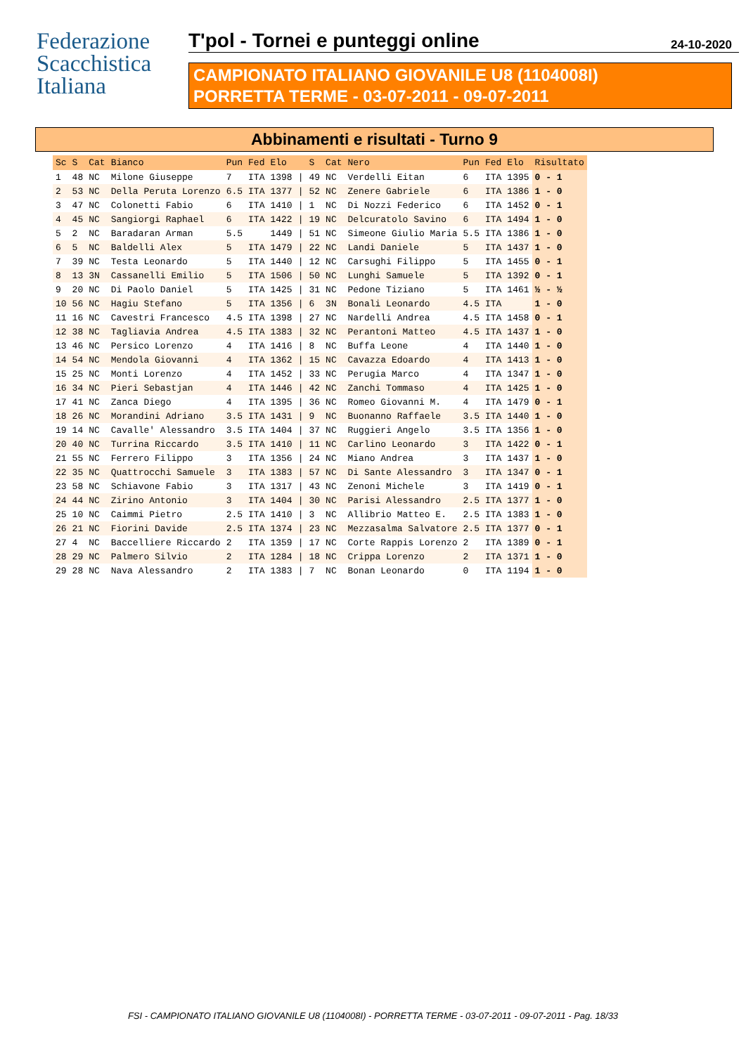Federazione
Scacchistica
Italiana
T'pol - Tornei e punteggi online 24-10-2020
CAMPIONATO ITALIANO GIOVANILE U8 (1104008I)
PORRETTA TERME - 03-07-2011 - 09-07-2011
Abbinamenti e risultati - Turno 9
| Sc | S | Cat | Bianco | Pun | Fed | Elo | | S | Cat | Nero | Pun | Fed | Elo | Risultato |
| --- | --- | --- | --- | --- | --- | --- | --- | --- | --- | --- | --- | --- | --- | --- |
| 1 | 48 | NC | Milone Giuseppe | 7 | ITA | 1398 | / | 49 | NC | Verdelli Eitan | 6 | ITA | 1395 | 0 - 1 |
| 2 | 53 | NC | Della Peruta Lorenzo | 6.5 | ITA | 1377 | / | 52 | NC | Zenere Gabriele | 6 | ITA | 1386 | 1 - 0 |
| 3 | 47 | NC | Colonetti Fabio | 6 | ITA | 1410 | / | 1 | NC | Di Nozzi Federico | 6 | ITA | 1452 | 0 - 1 |
| 4 | 45 | NC | Sangiorgi Raphael | 6 | ITA | 1422 | / | 19 | NC | Delcuratolo Savino | 6 | ITA | 1494 | 1 - 0 |
| 5 | 2 | NC | Baradaran Arman | 5.5 | | 1449 | / | 51 | NC | Simeone Giulio Maria | 5.5 | ITA | 1386 | 1 - 0 |
| 6 | 5 | NC | Baldelli Alex | 5 | ITA | 1479 | / | 22 | NC | Landi Daniele | 5 | ITA | 1437 | 1 - 0 |
| 7 | 39 | NC | Testa Leonardo | 5 | ITA | 1440 | / | 12 | NC | Carsughi Filippo | 5 | ITA | 1455 | 0 - 1 |
| 8 | 13 | 3N | Cassanelli Emilio | 5 | ITA | 1506 | / | 50 | NC | Lunghi Samuele | 5 | ITA | 1392 | 0 - 1 |
| 9 | 20 | NC | Di Paolo Daniel | 5 | ITA | 1425 | / | 31 | NC | Pedone Tiziano | 5 | ITA | 1461 | ½ - ½ |
| 10 | 56 | NC | Hagiu Stefano | 5 | ITA | 1356 | / | 6 | 3N | Bonali Leonardo | 4.5 | ITA | | 1 - 0 |
| 11 | 16 | NC | Cavestri Francesco | 4.5 | ITA | 1398 | / | 27 | NC | Nardelli Andrea | 4.5 | ITA | 1458 | 0 - 1 |
| 12 | 38 | NC | Tagliavia Andrea | 4.5 | ITA | 1383 | / | 32 | NC | Perantoni Matteo | 4.5 | ITA | 1437 | 1 - 0 |
| 13 | 46 | NC | Persico Lorenzo | 4 | ITA | 1416 | / | 8 | NC | Buffa Leone | 4 | ITA | 1440 | 1 - 0 |
| 14 | 54 | NC | Mendola Giovanni | 4 | ITA | 1362 | / | 15 | NC | Cavazza Edoardo | 4 | ITA | 1413 | 1 - 0 |
| 15 | 25 | NC | Monti Lorenzo | 4 | ITA | 1452 | / | 33 | NC | Perugia Marco | 4 | ITA | 1347 | 1 - 0 |
| 16 | 34 | NC | Pieri Sebastjan | 4 | ITA | 1446 | / | 42 | NC | Zanchi Tommaso | 4 | ITA | 1425 | 1 - 0 |
| 17 | 41 | NC | Zanca Diego | 4 | ITA | 1395 | / | 36 | NC | Romeo Giovanni M. | 4 | ITA | 1479 | 0 - 1 |
| 18 | 26 | NC | Morandini Adriano | 3.5 | ITA | 1431 | / | 9 | NC | Buonanno Raffaele | 3.5 | ITA | 1440 | 1 - 0 |
| 19 | 14 | NC | Cavalle' Alessandro | 3.5 | ITA | 1404 | / | 37 | NC | Ruggieri Angelo | 3.5 | ITA | 1356 | 1 - 0 |
| 20 | 40 | NC | Turrina Riccardo | 3.5 | ITA | 1410 | / | 11 | NC | Carlino Leonardo | 3 | ITA | 1422 | 0 - 1 |
| 21 | 55 | NC | Ferrero Filippo | 3 | ITA | 1356 | / | 24 | NC | Miano Andrea | 3 | ITA | 1437 | 1 - 0 |
| 22 | 35 | NC | Quattrocchi Samuele | 3 | ITA | 1383 | / | 57 | NC | Di Sante Alessandro | 3 | ITA | 1347 | 0 - 1 |
| 23 | 58 | NC | Schiavone Fabio | 3 | ITA | 1317 | / | 43 | NC | Zenoni Michele | 3 | ITA | 1419 | 0 - 1 |
| 24 | 44 | NC | Zirino Antonio | 3 | ITA | 1404 | / | 30 | NC | Parisi Alessandro | 2.5 | ITA | 1377 | 1 - 0 |
| 25 | 10 | NC | Caimmi Pietro | 2.5 | ITA | 1410 | / | 3 | NC | Allibrio Matteo E. | 2.5 | ITA | 1383 | 1 - 0 |
| 26 | 21 | NC | Fiorini Davide | 2.5 | ITA | 1374 | / | 23 | NC | Mezzasalma Salvatore | 2.5 | ITA | 1377 | 0 - 1 |
| 27 | 4 | NC | Baccelliere Riccardo | 2 | ITA | 1359 | / | 17 | NC | Corte Rappis Lorenzo | 2 | ITA | 1389 | 0 - 1 |
| 28 | 29 | NC | Palmero Silvio | 2 | ITA | 1284 | / | 18 | NC | Crippa Lorenzo | 2 | ITA | 1371 | 1 - 0 |
| 29 | 28 | NC | Nava Alessandro | 2 | ITA | 1383 | / | 7 | NC | Bonan Leonardo | 0 | ITA | 1194 | 1 - 0 |
FSI - CAMPIONATO ITALIANO GIOVANILE U8 (1104008I) - PORRETTA TERME - 03-07-2011 - 09-07-2011 - Pag. 18/33